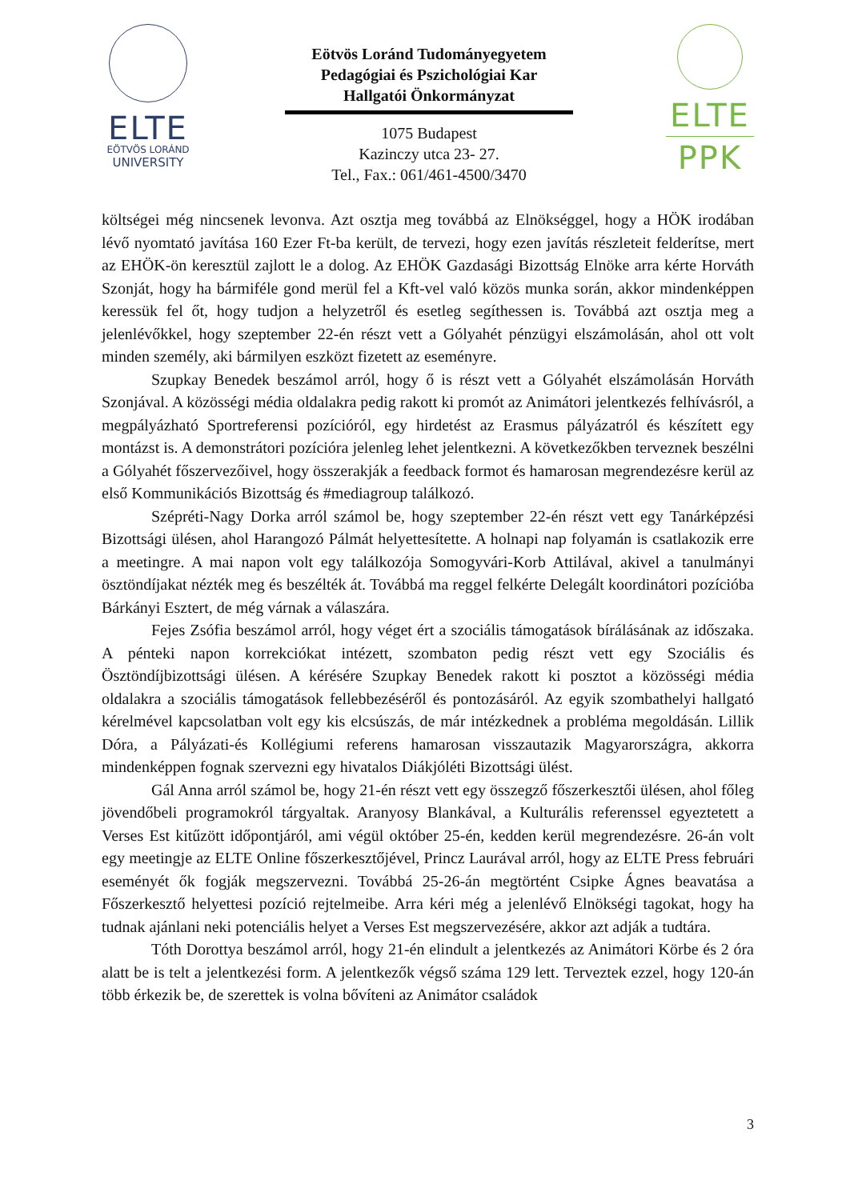ELTE
EÖTVÖS LORÁND
UNIVERSITY
Eötvös Loránd Tudományegyetem
Pedagógiai és Pszichológiai Kar
Hallgatói Önkormányzat
1075 Budapest
Kazinczy utca 23- 27.
Tel., Fax.: 061/461-4500/3470
ELTE
PPK
költségei még nincsenek levonva. Azt osztja meg továbbá az Elnökséggel, hogy a HÖK irodában lévő nyomtató javítása 160 Ezer Ft-ba került, de tervezi, hogy ezen javítás részleteit felderítse, mert az EHÖK-ön keresztül zajlott le a dolog. Az EHÖK Gazdasági Bizottság Elnöke arra kérte Horváth Szonját, hogy ha bármiféle gond merül fel a Kft-vel való közös munka során, akkor mindenképpen keressük fel őt, hogy tudjon a helyzetről és esetleg segíthessen is. Továbbá azt osztja meg a jelenlévőkkel, hogy szeptember 22-én részt vett a Gólyahét pénzügyi elszámolásán, ahol ott volt minden személy, aki bármilyen eszközt fizetett az eseményre.
Szupkay Benedek beszámol arról, hogy ő is részt vett a Gólyahét elszámolásán Horváth Szonjával. A közösségi média oldalakra pedig rakott ki promót az Animátori jelentkezés felhívásról, a megpályázható Sportreferensi pozícióról, egy hirdetést az Erasmus pályázatról és készített egy montázst is. A demonstrátori pozícióra jelenleg lehet jelentkezni. A következőkben terveznek beszélni a Gólyahét főszervezőivel, hogy összerakják a feedback formot és hamarosan megrendezésre kerül az első Kommunikációs Bizottság és #mediagroup találkozó.
Szépréti-Nagy Dorka arról számol be, hogy szeptember 22-én részt vett egy Tanárképzési Bizottsági ülésen, ahol Harangozó Pálmát helyettesítette. A holnapi nap folyamán is csatlakozik erre a meetingre. A mai napon volt egy találkozója Somogyvári-Korb Attilával, akivel a tanulmányi ösztöndíjakat nézték meg és beszélték át. Továbbá ma reggel felkérte Delegált koordinátori pozícióba Bárkányi Esztert, de még várnak a válaszára.
Fejes Zsófia beszámol arról, hogy véget ért a szociális támogatások bírálásának az időszaka. A pénteki napon korrekciókat intézett, szombaton pedig részt vett egy Szociális és Ösztöndíjbizottsági ülésen. A kérésére Szupkay Benedek rakott ki posztot a közösségi média oldalakra a szociális támogatások fellebbezéséről és pontozásáról. Az egyik szombathelyi hallgató kérelmével kapcsolatban volt egy kis elcsúszás, de már intézkednek a probléma megoldásán. Lillik Dóra, a Pályázati-és Kollégiumi referens hamarosan visszautazik Magyarországra, akkorra mindenképpen fognak szervezni egy hivatalos Diákjóléti Bizottsági ülést.
Gál Anna arról számol be, hogy 21-én részt vett egy összegző főszerkesztői ülésen, ahol főleg jövendőbeli programokról tárgyaltak. Aranyosy Blankával, a Kulturális referenssel egyeztetett a Verses Est kitűzött időpontjáról, ami végül október 25-én, kedden kerül megrendezésre. 26-án volt egy meetingje az ELTE Online főszerkesztőjével, Princz Laurával arról, hogy az ELTE Press februári eseményét ők fogják megszervezni. Továbbá 25-26-án megtörtént Csipke Ágnes beavatása a Főszerkesztő helyettesi pozíció rejtelmeibe. Arra kéri még a jelenlévő Elnökségi tagokat, hogy ha tudnak ajánlani neki potenciális helyet a Verses Est megszervezésére, akkor azt adják a tudtára.
Tóth Dorottya beszámol arról, hogy 21-én elindult a jelentkezés az Animátori Körbe és 2 óra alatt be is telt a jelentkezési form. A jelentkezők végső száma 129 lett. Terveztek ezzel, hogy 120-án több érkezik be, de szerettek is volna bővíteni az Animátor családok
3